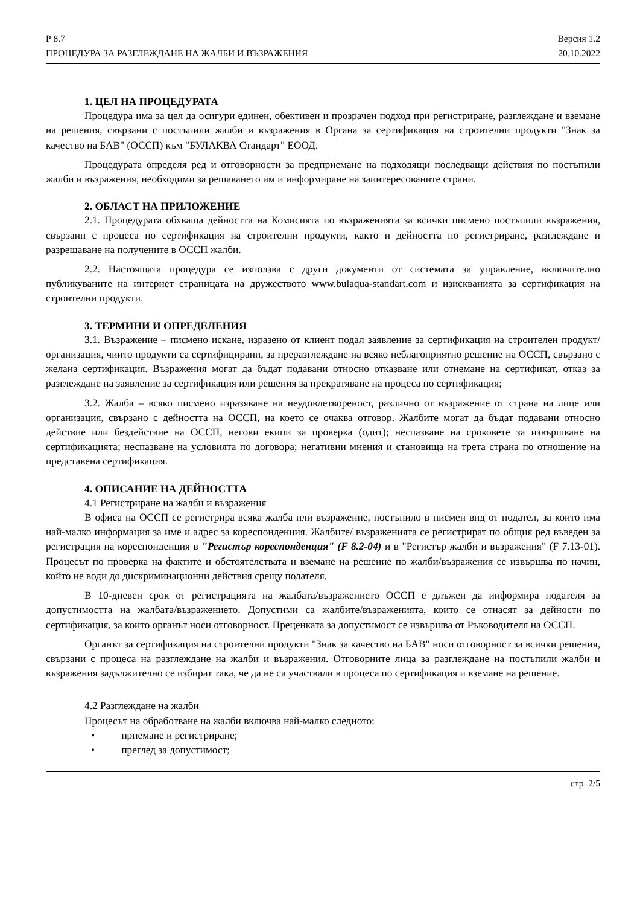Р 8.7
ПРОЦЕДУРА ЗА РАЗГЛЕЖДАНЕ НА ЖАЛБИ И ВЪЗРАЖЕНИЯ
Версия 1.2
20.10.2022
1. ЦЕЛ НА ПРОЦЕДУРАТА
Процедура има за цел да осигури единен, обективен и прозрачен подход при регистриране, разглеждане и вземане на решения, свързани с постъпили жалби и възражения в Органа за сертификация на строителни продукти "Знак за качество на БАВ" (ОССП) към "БУЛАКВА Стандарт" ЕООД.
Процедурата определя ред и отговорности за предприемане на подходящи последващи действия по постъпили жалби и възражения, необходими за решаването им и информиране на заинтересованите страни.
2. ОБЛАСТ НА ПРИЛОЖЕНИЕ
2.1. Процедурата обхваща дейността на Комисията по възраженията за всички писмено постъпили възражения, свързани с процеса по сертификация на строителни продукти, както и дейността по регистриране, разглеждане и разрешаване на получените в ОССП жалби.
2.2. Настоящата процедура се използва с други документи от системата за управление, включително публикуваните на интернет страницата на дружеството www.bulaqua-standart.com и изискванията за сертификация на строителни продукти.
3. ТЕРМИНИ И ОПРЕДЕЛЕНИЯ
3.1. Възражение – писмено искане, изразено от клиент подал заявление за сертификация на строителен продукт/организация, чиито продукти са сертифицирани, за преразглеждане на всяко неблагоприятно решение на ОССП, свързано с желана сертификация. Възражения могат да бъдат подавани относно отказване или отнемане на сертификат, отказ за разглеждане на заявление за сертификация или решения за прекратяване на процеса по сертификация;
3.2. Жалба – всяко писмено изразяване на неудовлетвореност, различно от възражение от страна на лице или организация, свързано с дейността на ОССП, на което се очаква отговор. Жалбите могат да бъдат подавани относно действие или бездействие на ОССП, негови екипи за проверка (одит); неспазване на сроковете за извършване на сертификацията; неспазване на условията по договора; негативни мнения и становища на трета страна по отношение на представена сертификация.
4. ОПИСАНИЕ НА ДЕЙНОСТТА
4.1 Регистриране на жалби и възражения
В офиса на ОССП се регистрира всяка жалба или възражение, постъпило в писмен вид от подател, за които има най-малко информация за име и адрес за кореспонденция. Жалбите/ възраженията се регистрират по общия ред въведен за регистрация на кореспонденция в "Регистър кореспонденция" (F 8.2-04) и в "Регистър жалби и възражения" (F 7.13-01). Процесът по проверка на фактите и обстоятелствата и вземане на решение по жалби/възражения се извършва по начин, който не води до дискриминационни действия срещу подателя.
В 10-дневен срок от регистрацията на жалбата/възражението ОССП е длъжен да информира подателя за допустимостта на жалбата/възражението. Допустими са жалбите/възраженията, които се отнасят за дейности по сертификация, за които органът носи отговорност. Преценката за допустимост се извършва от Ръководителя на ОССП.
Органът за сертификация на строителни продукти "Знак за качество на БАВ" носи отговорност за всички решения, свързани с процеса на разглеждане на жалби и възражения. Отговорните лица за разглеждане на постъпили жалби и възражения задължително се избират така, че да не са участвали в процеса по сертификация и вземане на решение.
4.2 Разглеждане на жалби
Процесът на обработване на жалби включва най-малко следното:
• приемане и регистриране;
• преглед за допустимост;
стр. 2/5